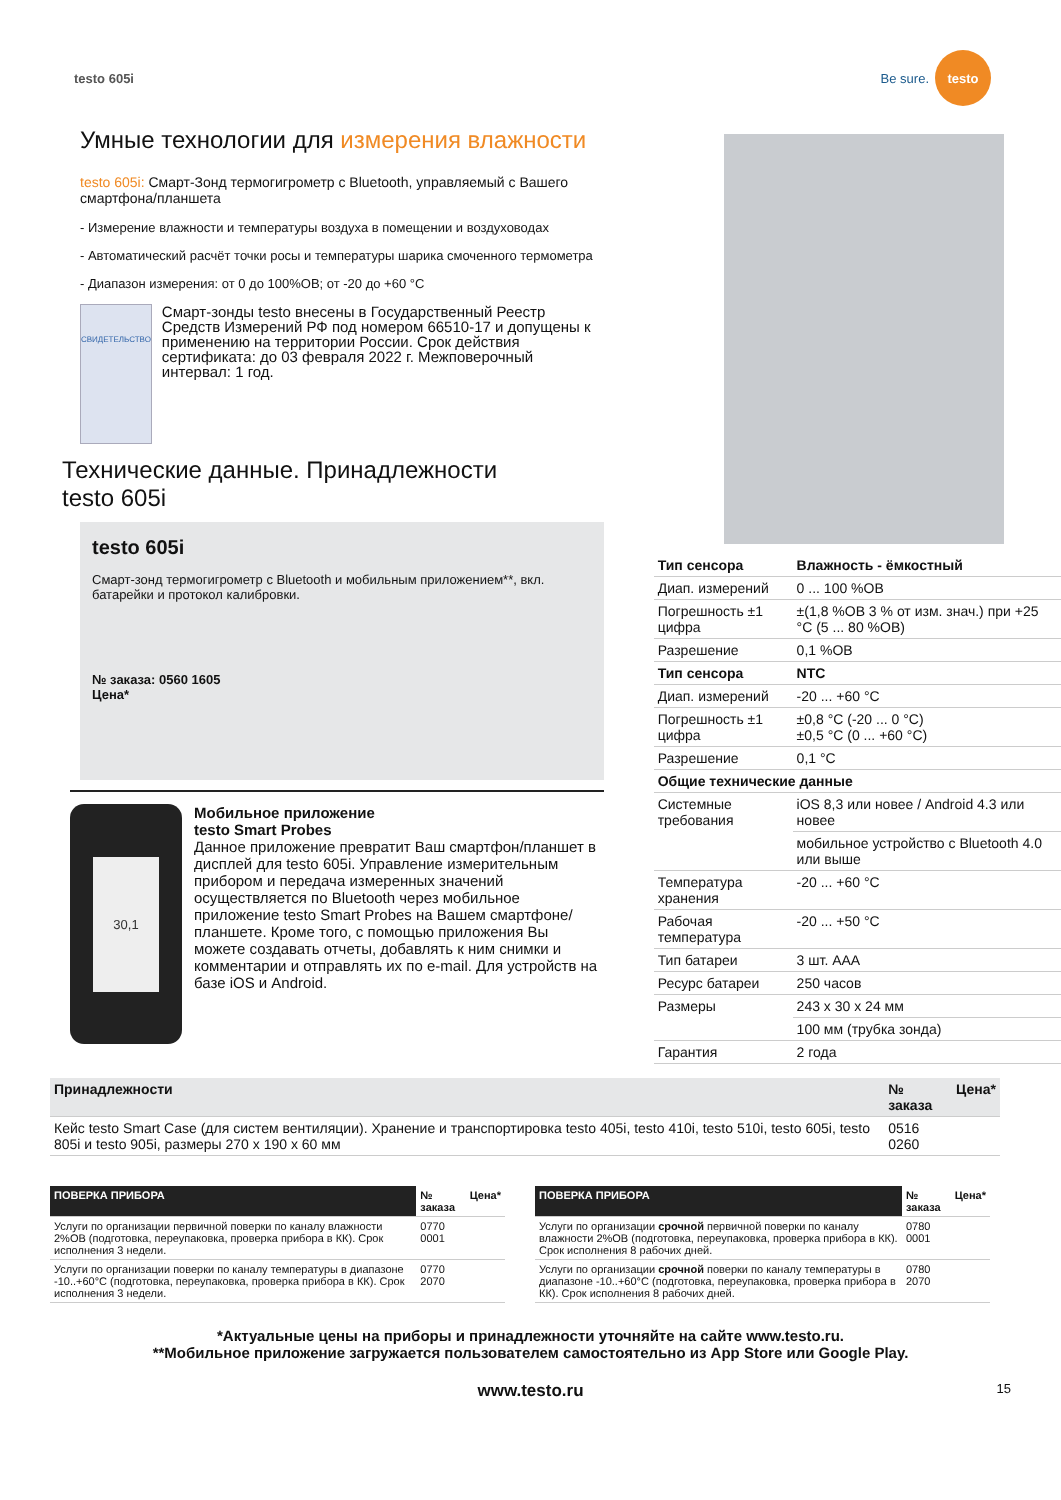testo 605i
Be sure.
testo
Умные технологии для измерения влажности
testo 605i: Смарт-Зонд термогигрометр с Bluetooth, управляемый с Вашего смартфона/планшета
- Измерение влажности и температуры воздуха в помещении и воздуховодах
- Автоматический расчёт точки росы и температуры шарика смоченного термометра
- Диапазон измерения: от 0 до 100%ОВ; от -20 до +60 °C
СВИДЕТЕЛЬСТВО
Смарт-зонды testo внесены в Государственный Реестр Средств Измерений РФ под номером 66510-17 и допущены к применению на территории России. Срок действия сертификата: до 03 февраля 2022 г. Межповерочный интервал: 1 год.
Технические данные. Принадлежности
testo 605i
testo 605i
Смарт-зонд термогигрометр с Bluetooth и мобильным приложением**, вкл. батарейки и протокол калибровки.
№ заказа: 0560 1605
Цена*
30,1
Мобильное приложение
testo Smart Probes
Данное приложение превратит Ваш смартфон/планшет в дисплей для testo 605i. Управление измерительным прибором и передача измеренных значений осуществляется по Bluetooth через мобильное приложение testo Smart Probes на Вашем смартфоне/планшете. Кроме того, с помощью приложения Вы можете создавать отчеты, добавлять к ним снимки и комментарии и отправлять их по e-mail. Для устройств на базе iOS и Android.
| Тип сенсора | Влажность - ёмкостный |
| --- | --- |
| Диап. измерений | 0 ... 100 %ОВ |
| Погрешность ±1 цифра | ±(1,8 %ОВ 3 % от изм. знач.) при +25 °C (5 ... 80 %ОВ) |
| Разрешение | 0,1 %ОВ |
| Тип сенсора | NTC |
| Диап. измерений | -20 ... +60 °C |
| Погрешность ±1 цифра | ±0,8 °C (-20 ... 0 °C) ±0,5 °C (0 ... +60 °C) |
| Разрешение | 0,1 °C |
| Общие технические данные | |
| Системные требования | iOS 8,3 или новее / Android 4.3 или новее |
| | мобильное устройство с Bluetooth 4.0 или выше |
| Температура хранения | -20 ... +60 °C |
| Рабочая температура | -20 ... +50 °C |
| Тип батареи | 3 шт. AAA |
| Ресурс батареи | 250 часов |
| Размеры | 243 x 30 x 24 мм |
| | 100 мм (трубка зонда) |
| Гарантия | 2 года |
| Принадлежности | № заказа | Цена* |
| --- | --- | --- |
| Кейс testo Smart Case (для систем вентиляции). Хранение и транспортировка testo 405i, testo 410i, testo 510i, testo 605i, testo 805i и testo 905i, размеры 270 x 190 x 60 мм | 0516 0260 | |
| ПОВЕРКА ПРИБОРА | № заказа | Цена* |
| --- | --- | --- |
| Услуги по организации первичной поверки по каналу влажности 2%ОВ (подготовка, переупаковка, проверка прибора в КК). Срок исполнения 3 недели. | 0770 0001 | |
| Услуги по организации поверки по каналу температуры в диапазоне -10..+60°C (подготовка, переупаковка, проверка прибора в КК). Срок исполнения 3 недели. | 0770 2070 | |
| ПОВЕРКА ПРИБОРА | № заказа | Цена* |
| --- | --- | --- |
| Услуги по организации срочной первичной поверки по каналу влажности 2%ОВ (подготовка, переупаковка, проверка прибора в КК). Срок исполнения 8 рабочих дней. | 0780 0001 | |
| Услуги по организации срочной поверки по каналу температуры в диапазоне -10..+60°C (подготовка, переупаковка, проверка прибора в КК). Срок исполнения 8 рабочих дней. | 0780 2070 | |
*Актуальные цены на приборы и принадлежности уточняйте на сайте www.testo.ru.
**Мобильное приложение загружается пользователем самостоятельно из App Store или Google Play.
www.testo.ru 15